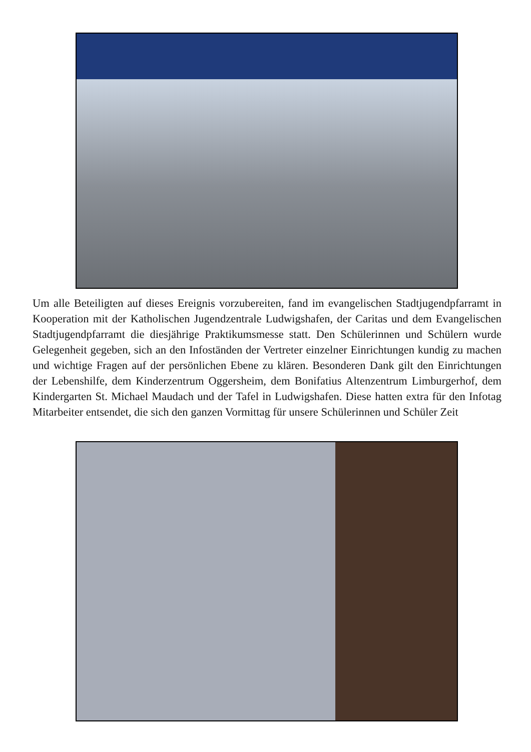Um alle Beteiligten auf dieses Ereignis vorzubereiten, fand im evangelischen Stadtjugendpfarramt in Kooperation mit der Katholischen Jugendzentrale Ludwigshafen, der Caritas und dem Evangelischen Stadtjugendpfarramt die diesjährige Praktikumsmesse statt. Den Schülerinnen und Schülern wurde Gelegenheit gegeben, sich an den Infoständen der Vertreter einzelner Einrichtungen kundig zu machen und wichtige Fragen auf der persönlichen Ebene zu klären. Besonderen Dank gilt den Einrichtungen der Lebenshilfe, dem Kinderzentrum Oggersheim, dem Bonifatius Altenzentrum Limburgerhof, dem Kindergarten St. Michael Maudach und der Tafel in Ludwigshafen. Diese hatten extra für den Infotag Mitarbeiter entsendet, die sich den ganzen Vormittag für unsere Schülerinnen und Schüler Zeit